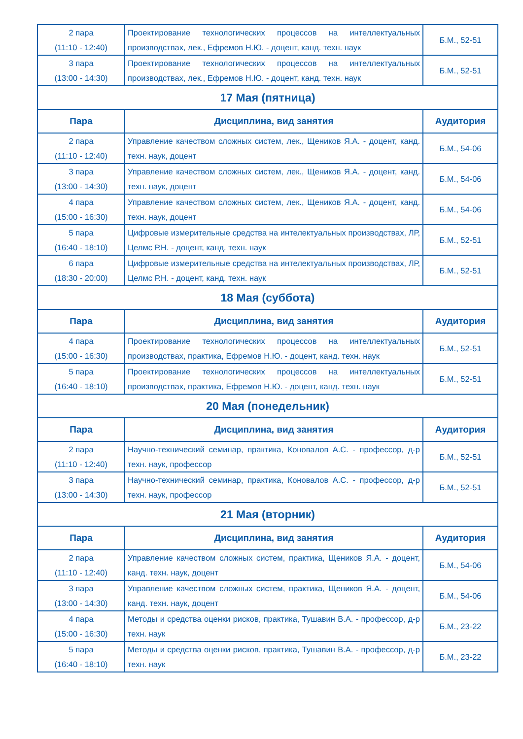| 2 пара (11:10 - 12:40) | Проектирование технологических процессов на интеллектуальных производствах, лек., Ефремов Н.Ю. - доцент, канд. техн. наук | Б.М., 52-51 |
| 3 пара (13:00 - 14:30) | Проектирование технологических процессов на интеллектуальных производствах, лек., Ефремов Н.Ю. - доцент, канд. техн. наук | Б.М., 52-51 |
| 17 Мая (пятница) | | |
| Пара | Дисциплина, вид занятия | Аудитория |
| 2 пара (11:10 - 12:40) | Управление качеством сложных систем, лек., Щеников Я.А. - доцент, канд. техн. наук, доцент | Б.М., 54-06 |
| 3 пара (13:00 - 14:30) | Управление качеством сложных систем, лек., Щеников Я.А. - доцент, канд. техн. наук, доцент | Б.М., 54-06 |
| 4 пара (15:00 - 16:30) | Управление качеством сложных систем, лек., Щеников Я.А. - доцент, канд. техн. наук, доцент | Б.М., 54-06 |
| 5 пара (16:40 - 18:10) | Цифровые измерительные средства на интелектуальных производствах, ЛР, Целмс Р.Н. - доцент, канд. техн. наук | Б.М., 52-51 |
| 6 пара (18:30 - 20:00) | Цифровые измерительные средства на интелектуальных производствах, ЛР, Целмс Р.Н. - доцент, канд. техн. наук | Б.М., 52-51 |
| 18 Мая (суббота) | | |
| Пара | Дисциплина, вид занятия | Аудитория |
| 4 пара (15:00 - 16:30) | Проектирование технологических процессов на интеллектуальных производствах, практика, Ефремов Н.Ю. - доцент, канд. техн. наук | Б.М., 52-51 |
| 5 пара (16:40 - 18:10) | Проектирование технологических процессов на интеллектуальных производствах, практика, Ефремов Н.Ю. - доцент, канд. техн. наук | Б.М., 52-51 |
| 20 Мая (понедельник) | | |
| Пара | Дисциплина, вид занятия | Аудитория |
| 2 пара (11:10 - 12:40) | Научно-технический семинар, практика, Коновалов А.С. - профессор, д-р техн. наук, профессор | Б.М., 52-51 |
| 3 пара (13:00 - 14:30) | Научно-технический семинар, практика, Коновалов А.С. - профессор, д-р техн. наук, профессор | Б.М., 52-51 |
| 21 Мая (вторник) | | |
| Пара | Дисциплина, вид занятия | Аудитория |
| 2 пара (11:10 - 12:40) | Управление качеством сложных систем, практика, Щеников Я.А. - доцент, канд. техн. наук, доцент | Б.М., 54-06 |
| 3 пара (13:00 - 14:30) | Управление качеством сложных систем, практика, Щеников Я.А. - доцент, канд. техн. наук, доцент | Б.М., 54-06 |
| 4 пара (15:00 - 16:30) | Методы и средства оценки рисков, практика, Тушавин В.А. - профессор, д-р техн. наук | Б.М., 23-22 |
| 5 пара (16:40 - 18:10) | Методы и средства оценки рисков, практика, Тушавин В.А. - профессор, д-р техн. наук | Б.М., 23-22 |